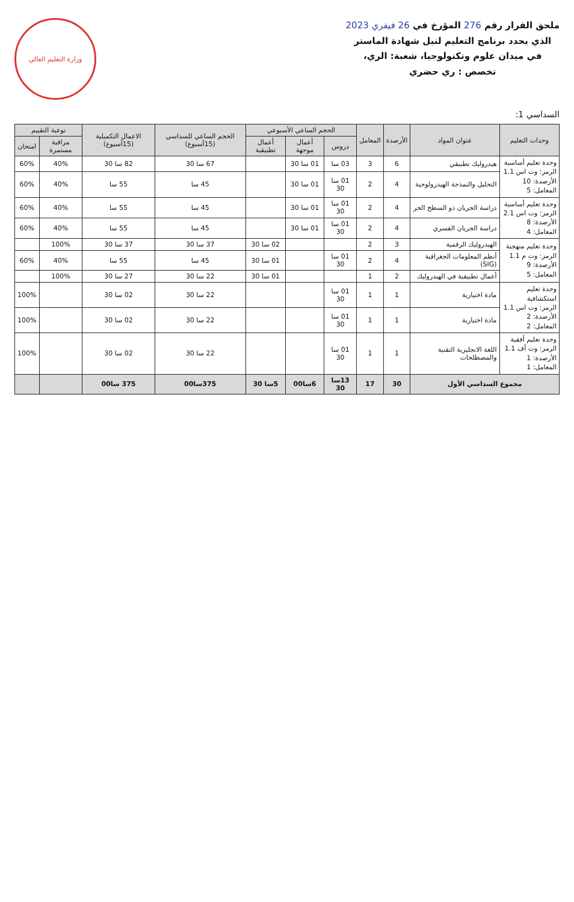ملحق القرار رقم 276 المؤرخ في 26 فيفري 2023
الذي يحدد برنامج التعليم لنيل شهادة الماستر
في ميدان علوم وتكنولوجيا، شعبة: الري،
تخصص : ري حضري
وزارة التعليم العالي
السداسي 1:
| وحدات التعليم | عنوان المواد | الأرصدة | المعامل | الحجم الساعي الأسبوعي | | | الحجم الساعي للسداسي (15أسبوع) | الاعمال التكميلية (15أسبوع) | نوعية التقييم | |
| --- | --- | --- | --- | --- | --- | --- | --- | --- | --- | --- |
| | | | | دروس | أعمال موجهة | أعمال تطبيقية | | | مراقبة مستمرة | امتحان |
| وحدة تعليم أساسية الرمز: وت اس 1.1 الأرصدة: 10 المعامل: 5 | هيدروليك تطبيقي | 6 | 3 | 03 سا | 01 سا 30 | | 67 سا 30 | 82 سا 30 | 40% | 60% |
| | التحليل والنمذجة الهيدرولوجية | 4 | 2 | 01 سا 30 | 01 سا 30 | | 45 سا | 55 سا | 40% | 60% |
| وحدة تعليم أساسية الرمز: وت اس 2.1 الأرصدة: 8 المعامل: 4 | دراسة الجريان ذو السطح الحر | 4 | 2 | 01 سا 30 | 01 سا 30 | | 45 سا | 55 سا | 40% | 60% |
| | دراسة الجريان القسري | 4 | 2 | 01 سا 30 | 01 سا 30 | | 45 سا | 55 سا | 40% | 60% |
| وحدة تعليم منهجية الرمز: وت م 1.1 الأرصدة: 9 المعامل: 5 | الهيدروليك الرقمية | 3 | 2 | | | 02 سا 30 | 37 سا 30 | 37 سا 30 | 100% | |
| | أنظم المعلومات الجغرافية (SIG) | 4 | 2 | 01 سا 30 | | 01 سا 30 | 45 سا | 55 سا | 40% | 60% |
| | أعمال تطبيقية في الهيدروليك | 2 | 1 | | | 01 سا 30 | 22 سا 30 | 27 سا 30 | 100% | |
| وحدة تعليم استكشافية الرمز: وت اس 1.1 الأرصدة: 2 المعامل: 2 | مادة اختيارية | 1 | 1 | 01 سا 30 | | | 22 سا 30 | 02 سا 30 | | 100% |
| | مادة اختيارية | 1 | 1 | 01 سا 30 | | | 22 سا 30 | 02 سا 30 | | 100% |
| وحدة تعليم أفقية الرمز: وت أف 1.1 الأرصدة: 1 المعامل: 1 | اللغة الانجليزية التقنية والمصطلحات | 1 | 1 | 01 سا 30 | | | 22 سا 30 | 02 سا 30 | | 100% |
| مجموع السداسي الأول | | 30 | 17 | 13سا 30 | 6سا00 | 5سا 30 | 375سا00 | 375 سا00 | | |